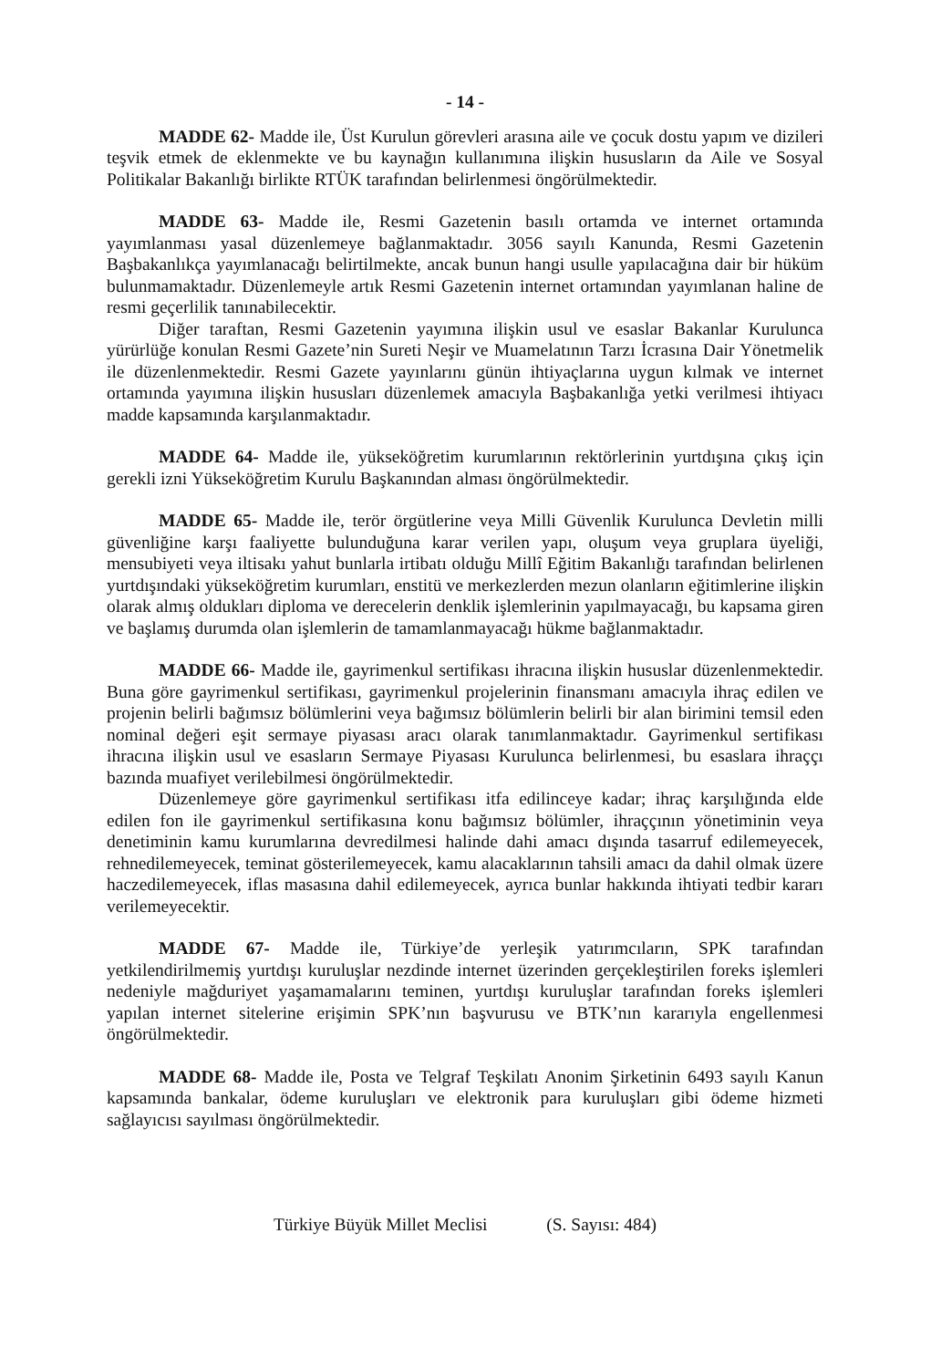- 14 -
MADDE 62- Madde ile, Üst Kurulun görevleri arasına aile ve çocuk dostu yapım ve dizileri teşvik etmek de eklenmekte ve bu kaynağın kullanımına ilişkin hususların da Aile ve Sosyal Politikalar Bakanlığı birlikte RTÜK tarafından belirlenmesi öngörülmektedir.
MADDE 63- Madde ile, Resmi Gazetenin basılı ortamda ve internet ortamında yayımlanması yasal düzenlemeye bağlanmaktadır. 3056 sayılı Kanunda, Resmi Gazetenin Başbakanlıkça yayımlanacağı belirtilmekte, ancak bunun hangi usulle yapılacağına dair bir hüküm bulunmamaktadır. Düzenlemeyle artık Resmi Gazetenin internet ortamından yayımlanan haline de resmi geçerlilik tanınabilecektir.
Diğer taraftan, Resmi Gazetenin yayımına ilişkin usul ve esaslar Bakanlar Kurulunca yürürlüğe konulan Resmi Gazete’nin Sureti Neşir ve Muamelatının Tarzı İcrasına Dair Yönetmelik ile düzenlenmektedir. Resmi Gazete yayınlarını günün ihtiyaçlarına uygun kılmak ve internet ortamında yayımına ilişkin hususları düzenlemek amacıyla Başbakanlığa yetki verilmesi ihtiyacı madde kapsamında karşılanmaktadır.
MADDE 64- Madde ile, yükseköğretim kurumlarının rektörlerinin yurtdışına çıkış için gerekli izni Yükseköğretim Kurulu Başkanından alması öngörülmektedir.
MADDE 65- Madde ile, terör örgütlerine veya Milli Güvenlik Kurulunca Devletin milli güvenliğine karşı faaliyette bulunduğuna karar verilen yapı, oluşum veya gruplara üyeliği, mensubiyeti veya iltisakı yahut bunlarla irtibatı olduğu Millî Eğitim Bakanlığı tarafından belirlenen yurtdışındaki yükseköğretim kurumları, enstitü ve merkezlerden mezun olanların eğitimlerine ilişkin olarak almış oldukları diploma ve derecelerin denklik işlemlerinin yapılmayacağı, bu kapsama giren ve başlamış durumda olan işlemlerin de tamamlanmayacağı hükme bağlanmaktadır.
MADDE 66- Madde ile, gayrimenkul sertifikası ihracına ilişkin hususlar düzenlenmektedir. Buna göre gayrimenkul sertifikası, gayrimenkul projelerinin finansmanı amacıyla ihraç edilen ve projenin belirli bağımsız bölümlerini veya bağımsız bölümlerin belirli bir alan birimini temsil eden nominal değeri eşit sermaye piyasası aracı olarak tanımlanmaktadır. Gayrimenkul sertifikası ihracına ilişkin usul ve esasların Sermaye Piyasası Kurulunca belirlenmesi, bu esaslara ihraççı bazında muafiyet verilebilmesi öngörülmektedir.
Düzenlemeye göre gayrimenkul sertifikası itfa edilinceye kadar; ihraç karşılığında elde edilen fon ile gayrimenkul sertifikasına konu bağımsız bölümler, ihraççının yönetiminin veya denetiminin kamu kurumlarına devredilmesi halinde dahi amacı dışında tasarruf edilemeyecek, rehnedilemeyecek, teminat gösterilemeyecek, kamu alacaklarının tahsili amacı da dahil olmak üzere haczedilemeyecek, iflas masasına dahil edilemeyecek, ayrıca bunlar hakkında ihtiyati tedbir kararı verilemeyecektir.
MADDE 67- Madde ile, Türkiye’de yerleşik yatırımcıların, SPK tarafından yetkilendirilmemiş yurtdışı kuruluşlar nezdinde internet üzerinden gerçekleştirilen foreks işlemleri nedeniyle mağduriyet yaşamamalarını teminen, yurtdışı kuruluşlar tarafından foreks işlemleri yapılan internet sitelerine erişimin SPK’nın başvurusu ve BTK’nın kararıyla engellenmesi öngörülmektedir.
MADDE 68- Madde ile, Posta ve Telgraf Teşkilatı Anonim Şirketinin 6493 sayılı Kanun kapsamında bankalar, ödeme kuruluşları ve elektronik para kuruluşları gibi ödeme hizmeti sağlayıcısı sayılması öngörülmektedir.
Türkiye Büyük Millet Meclisi (S. Sayısı: 484)